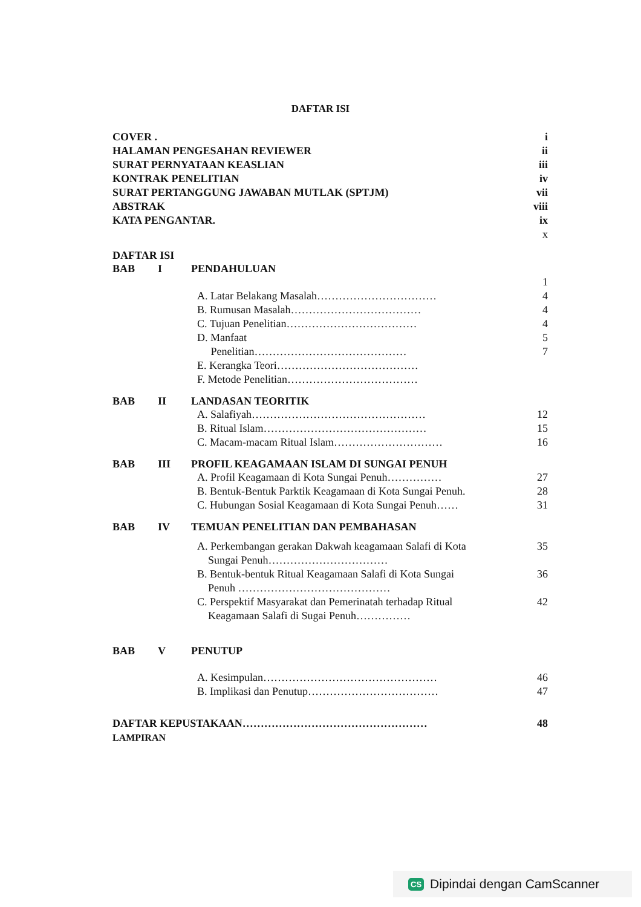DAFTAR ISI
COVER . i
HALAMAN PENGESAHAN REVIEWER ii
SURAT PERNYATAAN KEASLIAN iii
KONTRAK PENELITIAN iv
SURAT PERTANGGUNG JAWABAN MUTLAK (SPTJM) vii
ABSTRAK viii
KATA PENGANTAR. ix
x
DAFTAR ISI
BAB I PENDAHULUAN
1
A. Latar Belakang Masalah…………………………… 4
B. Rumusan Masalah……………………………… 4
C. Tujuan Penelitian……………………………… 4
D. Manfaat 5
Penelitian…………………………………… 7
E. Kerangka Teori…………………………………
F. Metode Penelitian………………………………
BAB II LANDASAN TEORITIK
A. Salafiyah………………………………………… 12
B. Ritual Islam……………………………………… 15
C. Macam-macam Ritual Islam………………………… 16
BAB III PROFIL KEAGAMAAN ISLAM DI SUNGAI PENUH
A. Profil Keagamaan di Kota Sungai Penuh…………… 27
B. Bentuk-Bentuk Parktik Keagamaan di Kota Sungai Penuh. 28
C. Hubungan Sosial Keagamaan di Kota Sungai Penuh…… 31
BAB IV TEMUAN PENELITIAN DAN PEMBAHASAN
A. Perkembangan gerakan Dakwah keagamaan Salafi di Kota
Sungai Penuh…………………………… 35
B. Bentuk-bentuk Ritual Keagamaan Salafi di Kota Sungai
Penuh …………………………………… 36
C. Perspektif Masyarakat dan Pemerinatah terhadap Ritual
Keagamaan Salafi di Sugai Penuh…………… 42
BAB V PENUTUP
A. Kesimpulan………………………………………… 46
B. Implikasi dan Penutup……………………………… 47
DAFTAR KEPUSTAKAAN…………………………………………… 48
LAMPIRAN
CS Dipindai dengan CamScanner